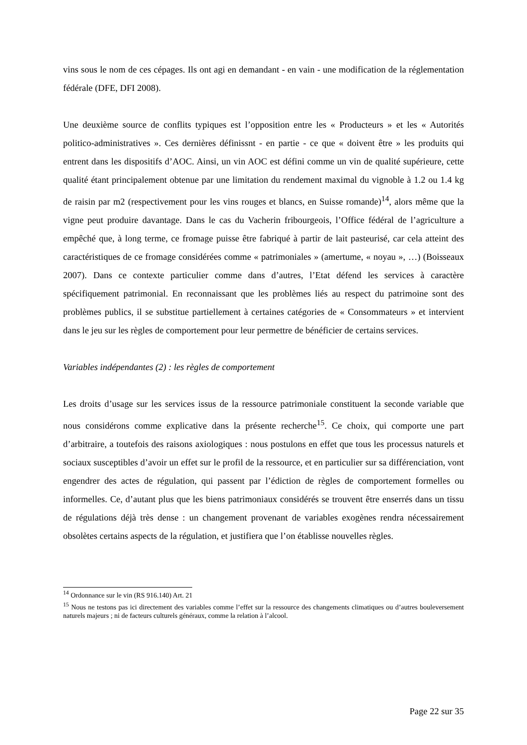vins sous le nom de ces cépages. Ils ont agi en demandant - en vain - une modification de la réglementation fédérale (DFE, DFI 2008).
Une deuxième source de conflits typiques est l’opposition entre les « Producteurs » et les « Autorités politico-administratives ». Ces dernières définissnt - en partie - ce que « doivent être » les produits qui entrent dans les dispositifs d’AOC. Ainsi, un vin AOC est défini comme un vin de qualité supérieure, cette qualité étant principalement obtenue par une limitation du rendement maximal du vignoble à 1.2 ou 1.4 kg de raisin par m2 (respectivement pour les vins rouges et blancs, en Suisse romande)<sup>14</sup>, alors même que la vigne peut produire davantage. Dans le cas du Vacherin fribourgeois, l’Office fédéral de l’agriculture a empêché que, à long terme, ce fromage puisse être fabriqué à partir de lait pasteurisé, car cela atteint des caractéristiques de ce fromage considérées comme « patrimoniales » (amertume, « noyau », …) (Boisseaux 2007). Dans ce contexte particulier comme dans d’autres, l’Etat défend les services à caractère spécifiquement patrimonial. En reconnaissant que les problèmes liés au respect du patrimoine sont des problèmes publics, il se substitue partiellement à certaines catégories de « Consommateurs » et intervient dans le jeu sur les règles de comportement pour leur permettre de bénéficier de certains services.
Variables indépendantes (2) : les règles de comportement
Les droits d’usage sur les services issus de la ressource patrimoniale constituent la seconde variable que nous considérons comme explicative dans la présente recherche<sup>15</sup>. Ce choix, qui comporte une part d’arbitraire, a toutefois des raisons axiologiques : nous postulons en effet que tous les processus naturels et sociaux susceptibles d’avoir un effet sur le profil de la ressource, et en particulier sur sa différenciation, vont engendrer des actes de régulation, qui passent par l’édiction de règles de comportement formelles ou informelles. Ce, d’autant plus que les biens patrimoniaux considérés se trouvent être enserrés dans un tissu de régulations déjà très dense : un changement provenant de variables exogènes rendra nécessairement obsolètes certains aspects de la régulation, et justifiera que l’on établisse nouvelles règles.
<sup>14</sup> Ordonnance sur le vin (RS 916.140) Art. 21
<sup>15</sup> Nous ne testons pas ici directement des variables comme l’effet sur la ressource des changements climatiques ou d’autres bouleversement naturels majeurs ; ni de facteurs culturels généraux, comme la relation à l’alcool.
Page 22 sur 35